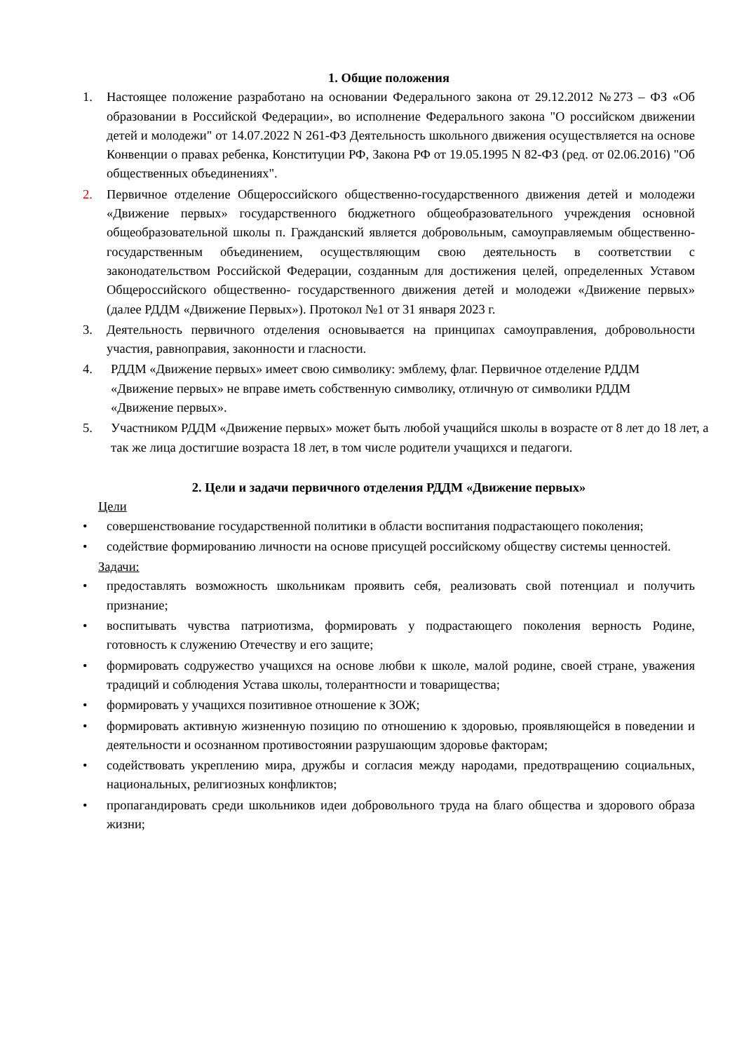1. Общие положения
1. Настоящее положение разработано на основании Федерального закона от 29.12.2012 №273 – ФЗ «Об образовании в Российской Федерации», во исполнение Федерального закона "О российском движении детей и молодежи" от 14.07.2022 N 261-ФЗ Деятельность школьного движения осуществляется на основе Конвенции о правах ребенка, Конституции РФ, Закона РФ от 19.05.1995 N 82-ФЗ (ред. от 02.06.2016) "Об общественных объединениях".
2. Первичное отделение Общероссийского общественно-государственного движения детей и молодежи «Движение первых» государственного бюджетного общеобразовательного учреждения основной общеобразовательной школы п. Гражданский является добровольным, самоуправляемым общественно-государственным объединением, осуществляющим свою деятельность в соответствии с законодательством Российской Федерации, созданным для достижения целей, определенных Уставом Общероссийского общественно- государственного движения детей и молодежи «Движение первых» (далее РДДМ «Движение Первых»). Протокол №1 от 31 января 2023 г.
3. Деятельность первичного отделения основывается на принципах самоуправления, добровольности участия, равноправия, законности и гласности.
4. РДДМ «Движение первых» имеет свою символику: эмблему, флаг. Первичное отделение РДДМ «Движение первых» не вправе иметь собственную символику, отличную от символики РДДМ «Движение первых».
5. Участником РДДМ «Движение первых» может быть любой учащийся школы в возрасте от 8 лет до 18 лет, а так же лица достигшие возраста 18 лет, в том числе родители учащихся и педагоги.
2. Цели и задачи первичного отделения РДДМ «Движение первых»
Цели
• совершенствование государственной политики в области воспитания подрастающего поколения;
• содействие формированию личности на основе присущей российскому обществу системы ценностей.
Задачи:
• предоставлять возможность школьникам проявить себя, реализовать свой потенциал и получить признание;
• воспитывать чувства патриотизма, формировать у подрастающего поколения верность Родине, готовность к служению Отечеству и его защите;
• формировать содружество учащихся на основе любви к школе, малой родине, своей стране, уважения традиций и соблюдения Устава школы, толерантности и товарищества;
• формировать у учащихся позитивное отношение к ЗОЖ;
• формировать активную жизненную позицию по отношению к здоровью, проявляющейся в поведении и деятельности и осознанном противостоянии разрушающим здоровье факторам;
• содействовать укреплению мира, дружбы и согласия между народами, предотвращению социальных, национальных, религиозных конфликтов;
• пропагандировать среди школьников идеи добровольного труда на благо общества и здорового образа жизни;